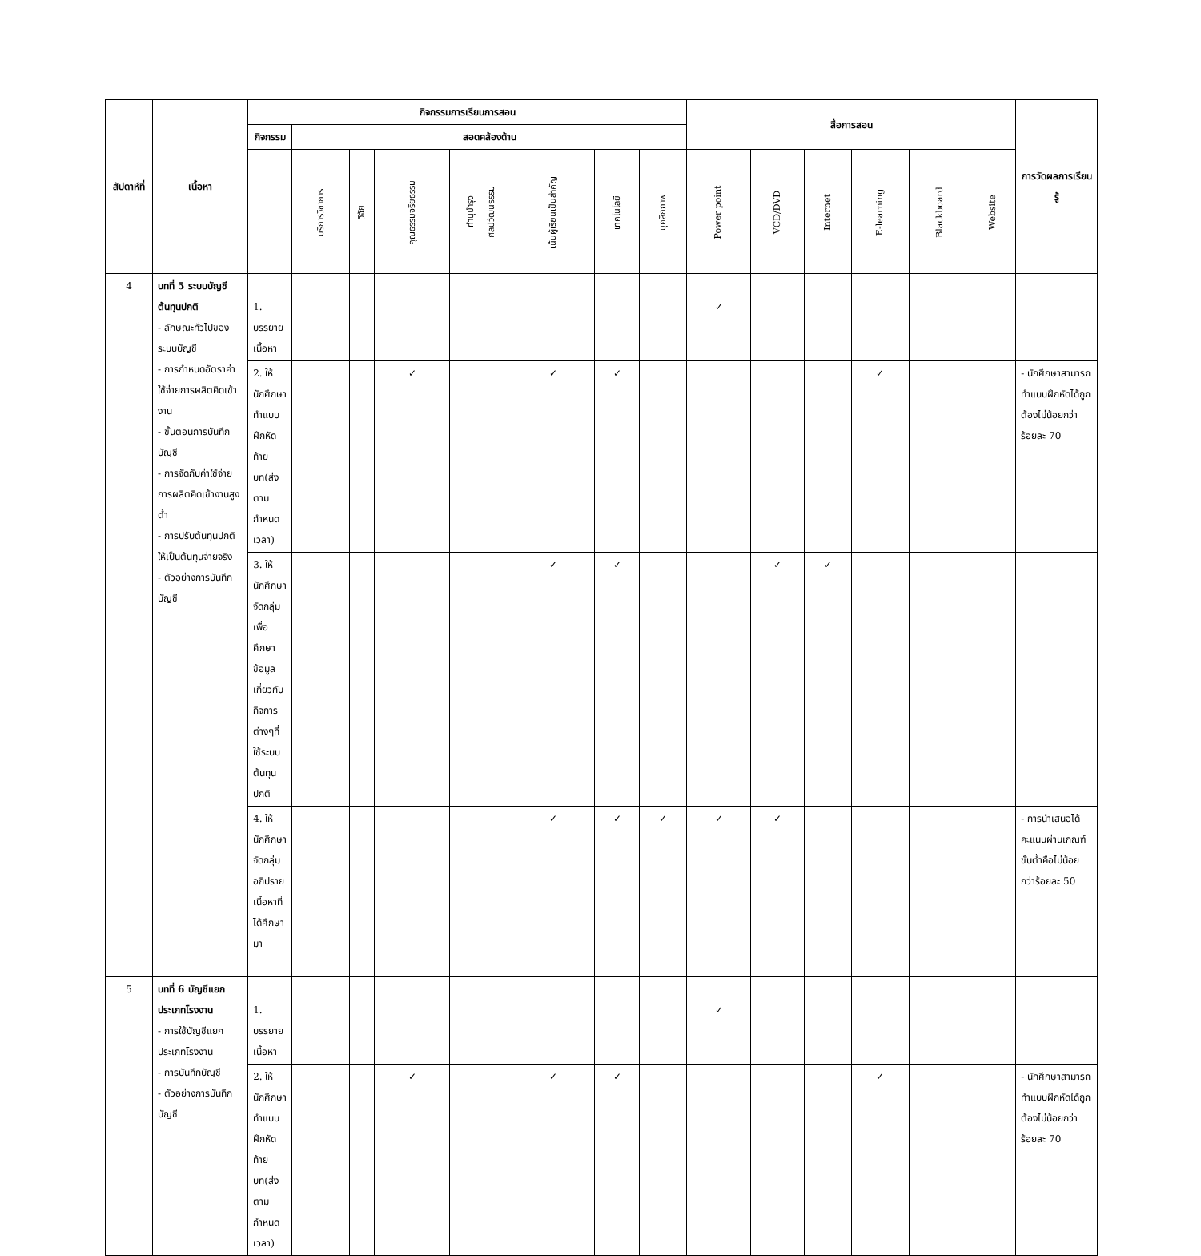| สัปดาห์ที่ | เนื้อหา | กิจกรรมการเรียนการสอน | | | | | | | | สื่อการสอน | | | | | | การวัดผลการเรียนรู้ |
| --- | --- | --- | --- | --- | --- | --- | --- | --- | --- | --- | --- | --- | --- | --- | --- | --- |
| | | กิจกรรม | สอดคล้องด้าน | | | | | | | | | | | | | |
| | | | บริการวิชาการ | วิจัย | คุณธรรมจริยธรรม | ทำนุบำรุง ศิลปวัฒนธรรม | เน้นผู้เรียนเป็นสำคัญ | เทคโนโลยี | บุคลิกภาพ | Power point | VCD/DVD | Internet | E-learning | Blackboard | Website | |
| 4 | บทที่ 5 ระบบบัญชีต้นทุนปกติ - ลักษณะทั่วไปของระบบบัญชี - การกำหนดอัตราค่าใช้จ่ายการผลิตคิดเข้างาน - ขั้นตอนการบันทึกบัญชี - การจัดกับค่าใช้จ่ายการผลิตคิดเข้างานสูงต่ำ - การปรับต้นทุนปกติให้เป็นต้นทุนจ่ายจริง - ตัวอย่างการบันทึกบัญชี | 1. บรรยายเนื้อหา | | | | | | | | ✓ | | | | | | |
| | | 2. ให้นักศึกษาทำแบบฝึกหัดท้ายบท(ส่งตามกำหนดเวลา) | | | ✓ | | ✓ | ✓ | | | | | ✓ | | | - นักศึกษาสามารถทำแบบฝึกหัดได้ถูกต้องไม่น้อยกว่าร้อยละ 70 |
| | | 3. ให้นักศึกษาจัดกลุ่มเพื่อศึกษาข้อมูลเกี่ยวกับกิจการต่างๆที่ใช้ระบบต้นทุนปกติ | | | | | ✓ | ✓ | | | ✓ | ✓ | | | | |
| | | 4. ให้นักศึกษาจัดกลุ่มอภิปรายเนื้อหาที่ได้ศึกษามา | | | | | ✓ | ✓ | ✓ | ✓ | ✓ | | | | | - การนำเสนอได้คะแนนผ่านเกณฑ์ขั้นต่ำคือไม่น้อยกว่าร้อยละ 50 |
| 5 | บทที่ 6 บัญชีแยกประเภทโรงงาน - การใช้บัญชีแยกประเภทโรงงาน - การบันทึกบัญชี - ตัวอย่างการบันทึกบัญชี | 1. บรรยายเนื้อหา | | | | | | | | ✓ | | | | | | |
| | | 2. ให้นักศึกษาทำแบบฝึกหัดท้ายบท(ส่งตามกำหนดเวลา) | | | ✓ | | ✓ | ✓ | | | | | ✓ | | | - นักศึกษาสามารถทำแบบฝึกหัดได้ถูกต้องไม่น้อยกว่าร้อยละ 70 |